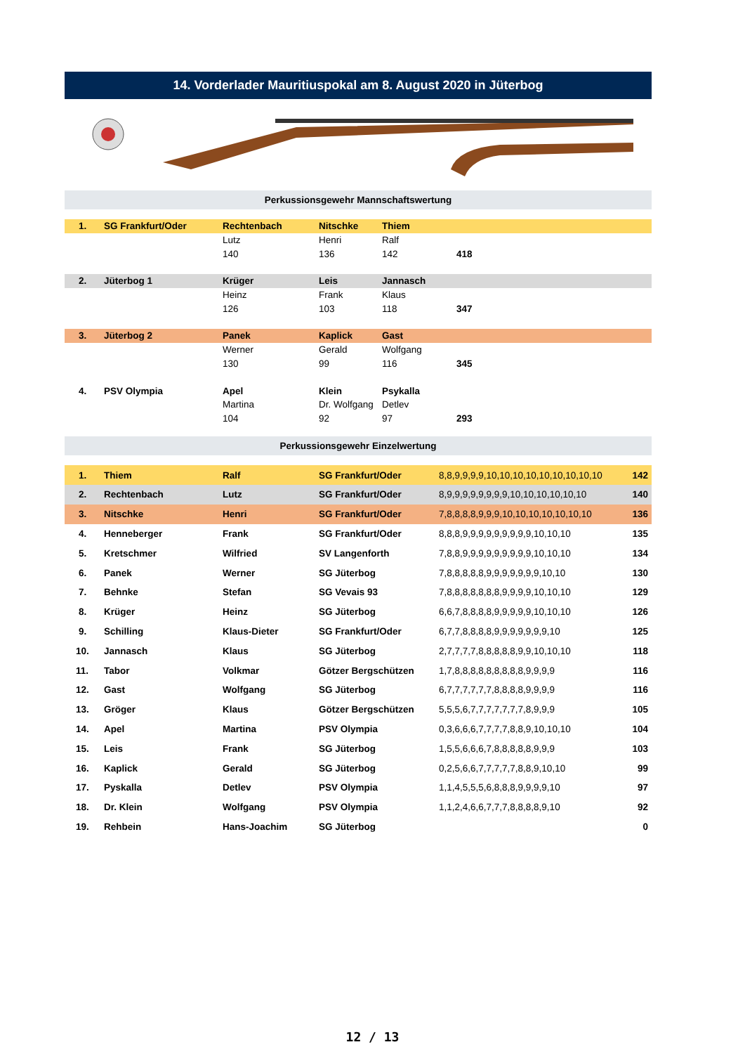14. Vorderlader Mauritiuspokal am 8. August 2020 in Jüterbog
Perkussionsgewehr Mannschaftswertung
| 1. | SG Frankfurt/Oder | Rechtenbach | Nitschke | Thiem | |
| | | Lutz | Henri | Ralf | |
| | | 140 | 136 | 142 | 418 |
| 2. | Jüterbog 1 | Krüger | Leis | Jannasch | |
| | | Heinz | Frank | Klaus | |
| | | 126 | 103 | 118 | 347 |
| 3. | Jüterbog 2 | Panek | Kaplick | Gast | |
| | | Werner | Gerald | Wolfgang | |
| | | 130 | 99 | 116 | 345 |
| 4. | PSV Olympia | Apel | Klein | Psykalla | |
| | | Martina | Dr. Wolfgang | Detlev | |
| | | 104 | 92 | 97 | 293 |
Perkussionsgewehr Einzelwertung
| 1. | Thiem | Ralf | SG Frankfurt/Oder | 8,8,9,9,9,9,10,10,10,10,10,10,10,10,10 | 142 |
| 2. | Rechtenbach | Lutz | SG Frankfurt/Oder | 8,9,9,9,9,9,9,9,9,10,10,10,10,10,10 | 140 |
| 3. | Nitschke | Henri | SG Frankfurt/Oder | 7,8,8,8,8,9,9,9,10,10,10,10,10,10,10 | 136 |
| 4. | Henneberger | Frank | SG Frankfurt/Oder | 8,8,8,9,9,9,9,9,9,9,9,9,10,10,10 | 135 |
| 5. | Kretschmer | Wilfried | SV Langenforth | 7,8,8,9,9,9,9,9,9,9,9,9,10,10,10 | 134 |
| 6. | Panek | Werner | SG Jüterbog | 7,8,8,8,8,8,9,9,9,9,9,9,9,10,10 | 130 |
| 7. | Behnke | Stefan | SG Vevais 93 | 7,8,8,8,8,8,8,8,9,9,9,9,10,10,10 | 129 |
| 8. | Krüger | Heinz | SG Jüterbog | 6,6,7,8,8,8,8,9,9,9,9,9,10,10,10 | 126 |
| 9. | Schilling | Klaus-Dieter | SG Frankfurt/Oder | 6,7,7,8,8,8,8,9,9,9,9,9,9,9,10 | 125 |
| 10. | Jannasch | Klaus | SG Jüterbog | 2,7,7,7,7,8,8,8,8,8,9,9,10,10,10 | 118 |
| 11. | Tabor | Volkmar | Götzer Bergschützen | 1,7,8,8,8,8,8,8,8,8,8,9,9,9,9 | 116 |
| 12. | Gast | Wolfgang | SG Jüterbog | 6,7,7,7,7,7,7,8,8,8,8,9,9,9,9 | 116 |
| 13. | Gröger | Klaus | Götzer Bergschützen | 5,5,5,6,7,7,7,7,7,7,7,8,9,9,9 | 105 |
| 14. | Apel | Martina | PSV Olympia | 0,3,6,6,6,7,7,7,7,8,8,9,10,10,10 | 104 |
| 15. | Leis | Frank | SG Jüterbog | 1,5,5,6,6,6,7,8,8,8,8,8,9,9,9 | 103 |
| 16. | Kaplick | Gerald | SG Jüterbog | 0,2,5,6,6,7,7,7,7,7,8,8,9,10,10 | 99 |
| 17. | Pyskalla | Detlev | PSV Olympia | 1,1,4,5,5,5,6,8,8,8,9,9,9,9,10 | 97 |
| 18. | Dr. Klein | Wolfgang | PSV Olympia | 1,1,2,4,6,6,7,7,7,8,8,8,8,9,10 | 92 |
| 19. | Rehbein | Hans-Joachim | SG Jüterbog | | 0 |
12 / 13